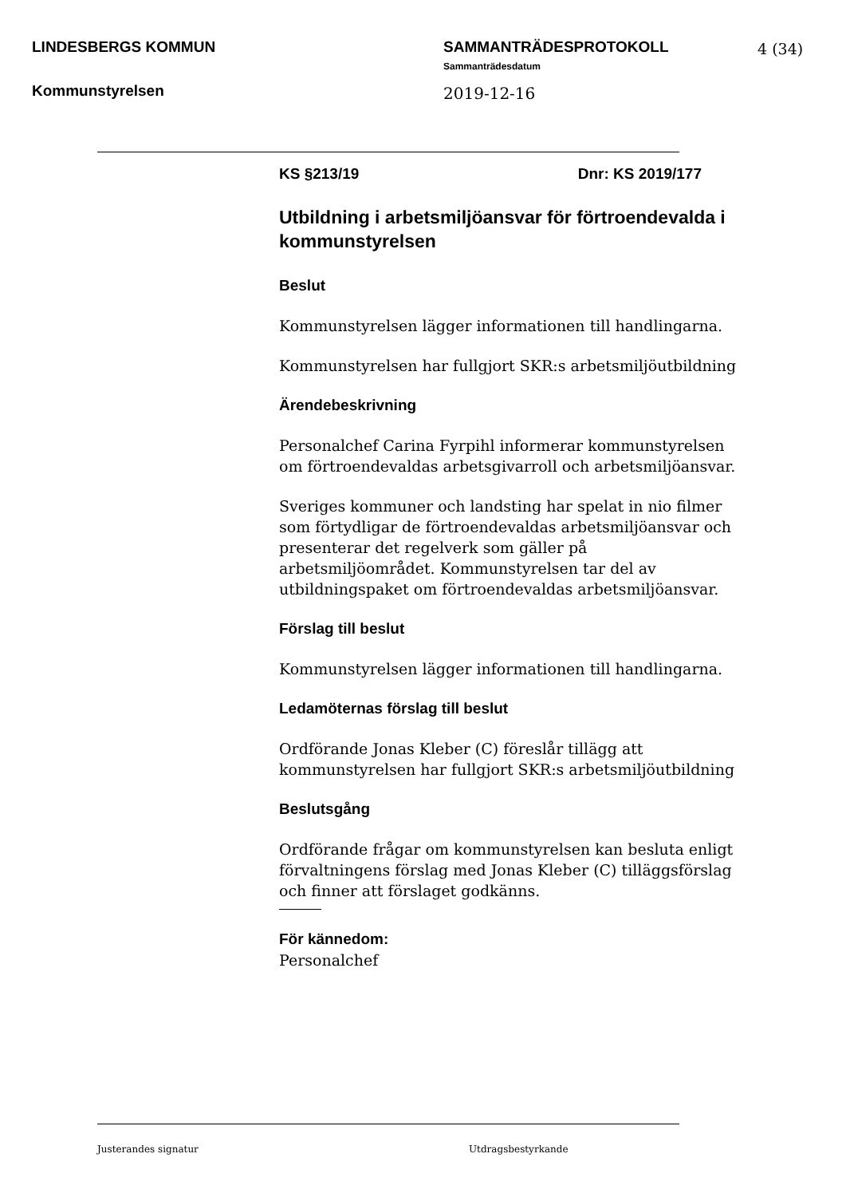LINDESBERGS KOMMUN SAMMANTRÄDESPROTOKOLL 4 (34)
Sammanträdesdatum
Kommunstyrelsen 2019-12-16
KS §213/19 Dnr: KS 2019/177
Utbildning i arbetsmiljöansvar för förtroendevalda i kommunstyrelsen
Beslut
Kommunstyrelsen lägger informationen till handlingarna.
Kommunstyrelsen har fullgjort SKR:s arbetsmiljöutbildning
Ärendebeskrivning
Personalchef Carina Fyrpihl informerar kommunstyrelsen om förtroendevaldas arbetsgivarroll och arbetsmiljöansvar.
Sveriges kommuner och landsting har spelat in nio filmer som förtydligar de förtroendevaldas arbetsmiljöansvar och presenterar det regelverk som gäller på arbetsmiljöområdet. Kommunstyrelsen tar del av utbildningspaket om förtroendevaldas arbetsmiljöansvar.
Förslag till beslut
Kommunstyrelsen lägger informationen till handlingarna.
Ledamöternas förslag till beslut
Ordförande Jonas Kleber (C) föreslår tillägg att kommunstyrelsen har fullgjort SKR:s arbetsmiljöutbildning
Beslutsgång
Ordförande frågar om kommunstyrelsen kan besluta enligt förvaltningens förslag med Jonas Kleber (C) tilläggsförslag och finner att förslaget godkänns.
För kännedom:
Personalchef
Justerandes signatur Utdragsbestyrkande